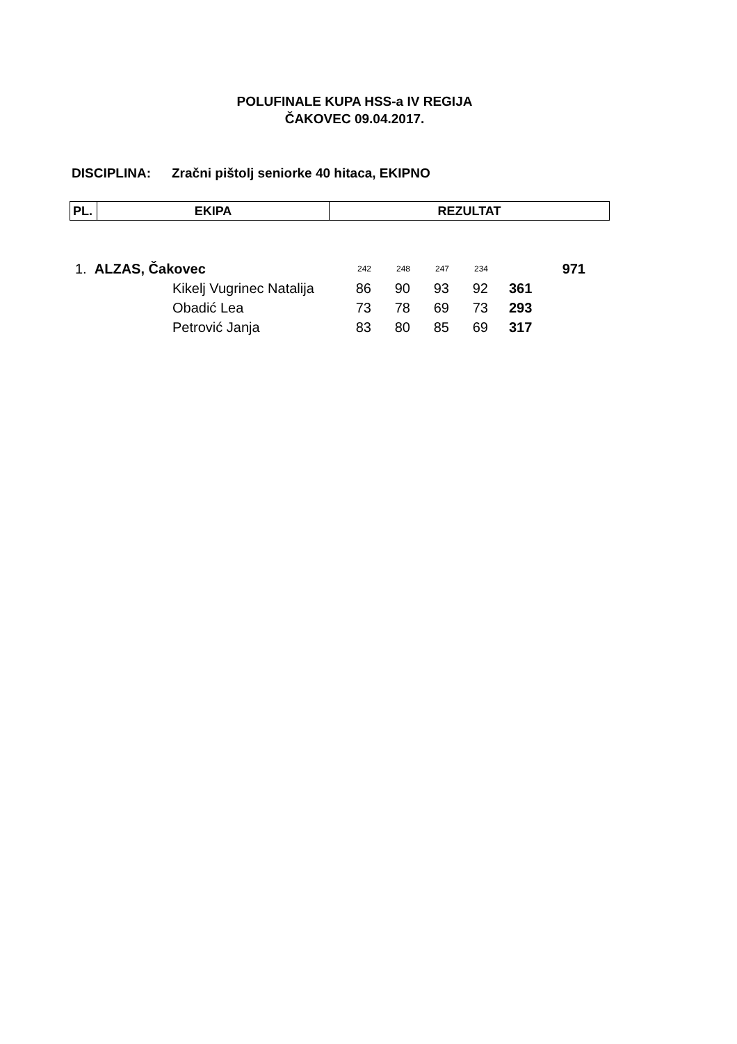POLUFINALE KUPA HSS-a IV REGIJA
ČAKOVEC 09.04.2017.
DISCIPLINA: Zračni pištolj seniorke 40 hitaca, EKIPNO
| PL. | EKIPA | REZULTAT |
| --- | --- | --- |
| 1. ALZAS, Čakovec | | 242 | 248 | 247 | 234 | | 971 |
| | Kikelj Vugrinec Natalija | 86 | 90 | 93 | 92 | 361 | |
| | Obadić Lea | 73 | 78 | 69 | 73 | 293 | |
| | Petrović Janja | 83 | 80 | 85 | 69 | 317 | |